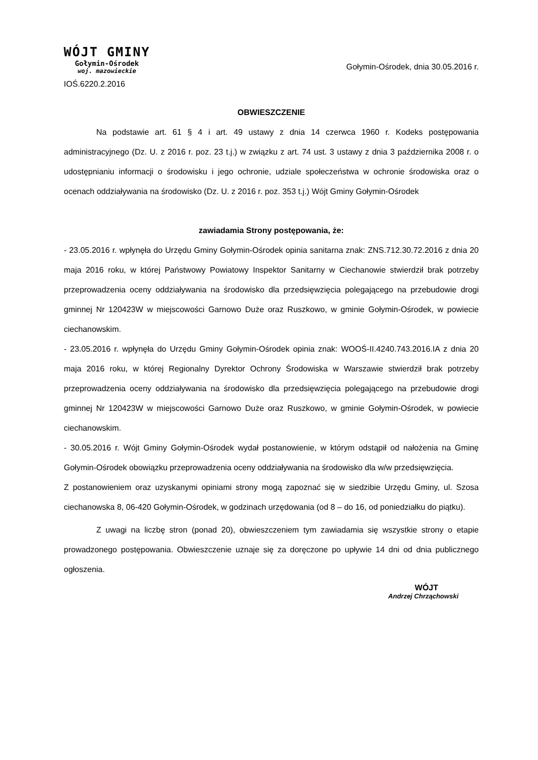WÓJT GMINY
Gołymin-Ośrodek
woj. mazowieckie
IOŚ.6220.2.2016
Gołymin-Ośrodek, dnia 30.05.2016 r.
OBWIESZCZENIE
Na podstawie art. 61 § 4 i art. 49 ustawy z dnia 14 czerwca 1960 r. Kodeks postępowania administracyjnego (Dz. U. z 2016 r. poz. 23 t.j.) w związku z art. 74 ust. 3 ustawy z dnia 3 października 2008 r. o udostępnianiu informacji o środowisku i jego ochronie, udziale społeczeństwa w ochronie środowiska oraz o ocenach oddziaływania na środowisko (Dz. U. z 2016 r. poz. 353 t.j.) Wójt Gminy Gołymin-Ośrodek
zawiadamia Strony postępowania, że:
- 23.05.2016 r. wpłynęła do Urzędu Gminy Gołymin-Ośrodek opinia sanitarna znak: ZNS.712.30.72.2016 z dnia 20 maja 2016 roku, w której Państwowy Powiatowy Inspektor Sanitarny w Ciechanowie stwierdził brak potrzeby przeprowadzenia oceny oddziaływania na środowisko dla przedsięwzięcia polegającego na przebudowie drogi gminnej Nr 120423W w miejscowości Garnowo Duże oraz Ruszkowo, w gminie Gołymin-Ośrodek, w powiecie ciechanowskim.
- 23.05.2016 r. wpłynęła do Urzędu Gminy Gołymin-Ośrodek opinia znak: WOOŚ-II.4240.743.2016.IA z dnia 20 maja 2016 roku, w której Regionalny Dyrektor Ochrony Środowiska w Warszawie stwierdził brak potrzeby przeprowadzenia oceny oddziaływania na środowisko dla przedsięwzięcia polegającego na przebudowie drogi gminnej Nr 120423W w miejscowości Garnowo Duże oraz Ruszkowo, w gminie Gołymin-Ośrodek, w powiecie ciechanowskim.
- 30.05.2016 r. Wójt Gminy Gołymin-Ośrodek wydał postanowienie, w którym odstąpił od nałożenia na Gminę Gołymin-Ośrodek obowiązku przeprowadzenia oceny oddziaływania na środowisko dla w/w przedsięwzięcia.
Z postanowieniem oraz uzyskanymi opiniami strony mogą zapoznać się w siedzibie Urzędu Gminy, ul. Szosa ciechanowska 8, 06-420 Gołymin-Ośrodek, w godzinach urzędowania (od 8 – do 16, od poniedziałku do piątku).
Z uwagi na liczbę stron (ponad 20), obwieszczeniem tym zawiadamia się wszystkie strony o etapie prowadzonego postępowania. Obwieszczenie uznaje się za doręczone po upływie 14 dni od dnia publicznego ogłoszenia.
WÓJT
Andrzej Chrząchowski